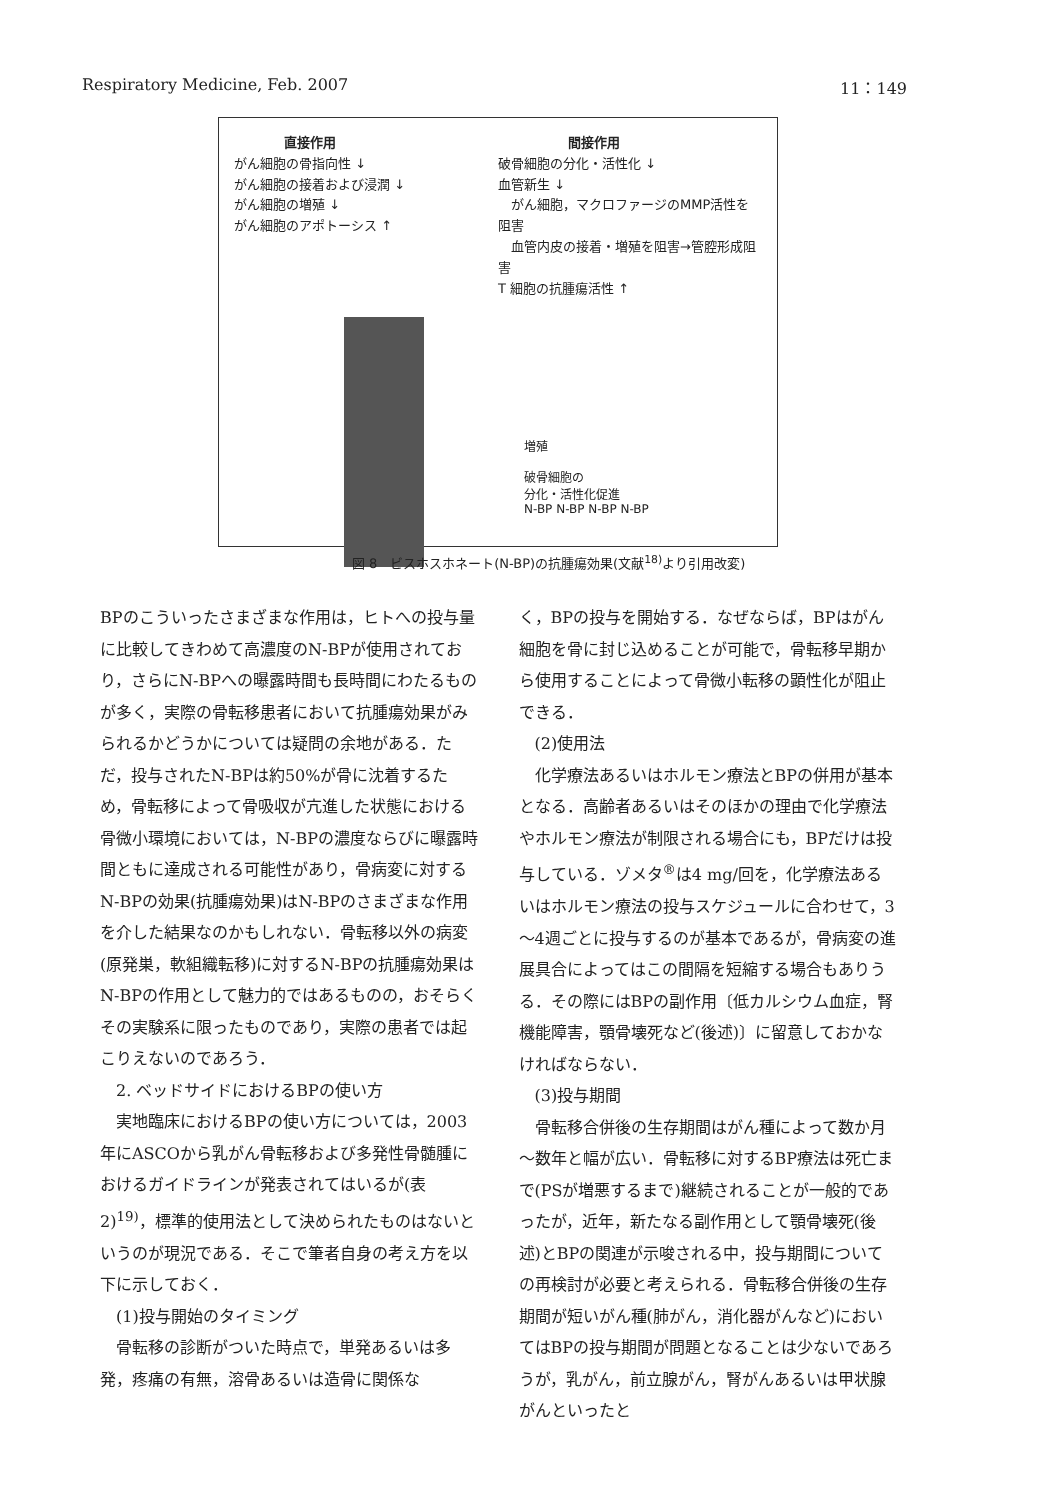Respiratory Medicine, Feb. 2007 11：149
直接作用
がん細胞の骨指向性 ↓
がん細胞の接着および浸潤 ↓
がん細胞の増殖 ↓
がん細胞のアポトーシス ↑
間接作用
破骨細胞の分化・活性化 ↓
血管新生 ↓
　がん細胞，マクロファージのMMP活性を阻害
　血管内皮の接着・増殖を阻害→管腔形成阻害
T 細胞の抗腫瘍活性 ↑
増殖
破骨細胞の
分化・活性化促進
N-BP N-BP N-BP N-BP
図 8　ビスホスホネート(N-BP)の抗腫瘍効果(文献<sup>18)</sup>より引用改変)
BPのこういったさまざまな作用は，ヒトへの投与量に比較してきわめて高濃度のN-BPが使用されており，さらにN-BPへの曝露時間も長時間にわたるものが多く，実際の骨転移患者において抗腫瘍効果がみられるかどうかについては疑問の余地がある．ただ，投与されたN-BPは約50%が骨に沈着するため，骨転移によって骨吸収が亢進した状態における骨微小環境においては，N-BPの濃度ならびに曝露時間ともに達成される可能性があり，骨病変に対するN-BPの効果(抗腫瘍効果)はN-BPのさまざまな作用を介した結果なのかもしれない．骨転移以外の病変(原発巣，軟組織転移)に対するN-BPの抗腫瘍効果はN-BPの作用として魅力的ではあるものの，おそらくその実験系に限ったものであり，実際の患者では起こりえないのであろう．
2. ベッドサイドにおけるBPの使い方
実地臨床におけるBPの使い方については，2003年にASCOから乳がん骨転移および多発性骨髄腫におけるガイドラインが発表されてはいるが(表2)<sup>19)</sup>，標準的使用法として決められたものはないというのが現況である．そこで筆者自身の考え方を以下に示しておく．
(1)投与開始のタイミング
骨転移の診断がついた時点で，単発あるいは多発，疼痛の有無，溶骨あるいは造骨に関係な
く，BPの投与を開始する．なぜならば，BPはがん細胞を骨に封じ込めることが可能で，骨転移早期から使用することによって骨微小転移の顕性化が阻止できる．
(2)使用法
化学療法あるいはホルモン療法とBPの併用が基本となる．高齢者あるいはそのほかの理由で化学療法やホルモン療法が制限される場合にも，BPだけは投与している．ゾメタ<sup>®</sup>は4 mg/回を，化学療法あるいはホルモン療法の投与スケジュールに合わせて，3～4週ごとに投与するのが基本であるが，骨病変の進展具合によってはこの間隔を短縮する場合もありうる．その際にはBPの副作用〔低カルシウム血症，腎機能障害，顎骨壊死など(後述)〕に留意しておかなければならない．
(3)投与期間
骨転移合併後の生存期間はがん種によって数か月～数年と幅が広い．骨転移に対するBP療法は死亡まで(PSが増悪するまで)継続されることが一般的であったが，近年，新たなる副作用として顎骨壊死(後述)とBPの関連が示唆される中，投与期間についての再検討が必要と考えられる．骨転移合併後の生存期間が短いがん種(肺がん，消化器がんなど)においてはBPの投与期間が問題となることは少ないであろうが，乳がん，前立腺がん，腎がんあるいは甲状腺がんといったと